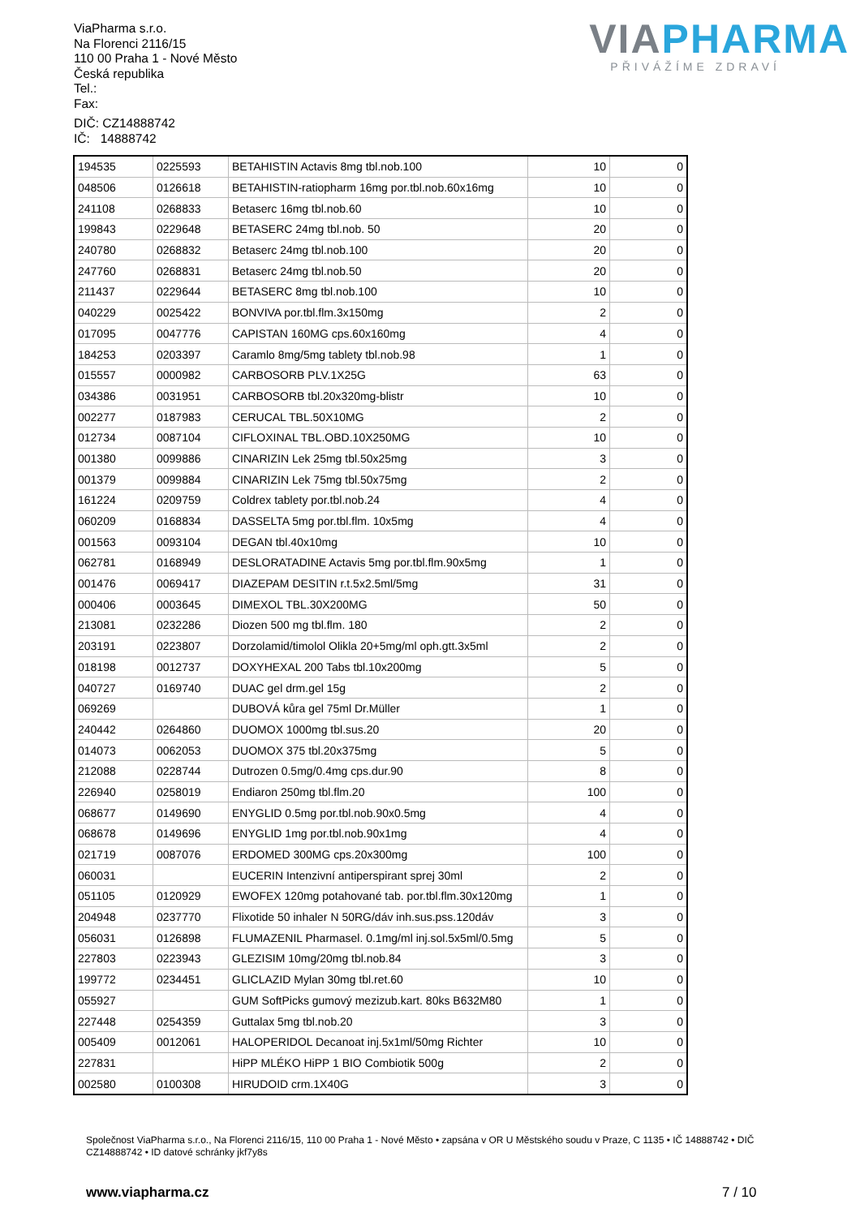ViaPharma s.r.o.
Na Florenci 2116/15
110 00 Praha 1 - Nové Město
Česká republika
Tel.:
Fax:
DIČ: CZ14888742
IČ: 14888742
VIA PHARMA
PŘIVÁŽÍME ZDRAVÍ
| 194535 | 0225593 | BETAHISTIN Actavis 8mg tbl.nob.100 | 10 | 0 |
| 048506 | 0126618 | BETAHISTIN-ratiopharm 16mg por.tbl.nob.60x16mg | 10 | 0 |
| 241108 | 0268833 | Betaserc 16mg tbl.nob.60 | 10 | 0 |
| 199843 | 0229648 | BETASERC 24mg tbl.nob. 50 | 20 | 0 |
| 240780 | 0268832 | Betaserc 24mg tbl.nob.100 | 20 | 0 |
| 247760 | 0268831 | Betaserc 24mg tbl.nob.50 | 20 | 0 |
| 211437 | 0229644 | BETASERC 8mg tbl.nob.100 | 10 | 0 |
| 040229 | 0025422 | BONVIVA por.tbl.flm.3x150mg | 2 | 0 |
| 017095 | 0047776 | CAPISTAN 160MG cps.60x160mg | 4 | 0 |
| 184253 | 0203397 | Caramlo 8mg/5mg tablety tbl.nob.98 | 1 | 0 |
| 015557 | 0000982 | CARBOSORB PLV.1X25G | 63 | 0 |
| 034386 | 0031951 | CARBOSORB tbl.20x320mg-blistr | 10 | 0 |
| 002277 | 0187983 | CERUCAL TBL.50X10MG | 2 | 0 |
| 012734 | 0087104 | CIFLOXINAL TBL.OBD.10X250MG | 10 | 0 |
| 001380 | 0099886 | CINARIZIN Lek 25mg tbl.50x25mg | 3 | 0 |
| 001379 | 0099884 | CINARIZIN Lek 75mg tbl.50x75mg | 2 | 0 |
| 161224 | 0209759 | Coldrex tablety por.tbl.nob.24 | 4 | 0 |
| 060209 | 0168834 | DASSELTA 5mg por.tbl.flm. 10x5mg | 4 | 0 |
| 001563 | 0093104 | DEGAN tbl.40x10mg | 10 | 0 |
| 062781 | 0168949 | DESLORATADINE Actavis 5mg por.tbl.flm.90x5mg | 1 | 0 |
| 001476 | 0069417 | DIAZEPAM DESITIN r.t.5x2.5ml/5mg | 31 | 0 |
| 000406 | 0003645 | DIMEXOL TBL.30X200MG | 50 | 0 |
| 213081 | 0232286 | Diozen 500 mg tbl.flm. 180 | 2 | 0 |
| 203191 | 0223807 | Dorzolamid/timolol Olikla 20+5mg/ml oph.gtt.3x5ml | 2 | 0 |
| 018198 | 0012737 | DOXYHEXAL 200 Tabs tbl.10x200mg | 5 | 0 |
| 040727 | 0169740 | DUAC gel drm.gel 15g | 2 | 0 |
| 069269 | | DUBOVÁ kůra gel 75ml Dr.Müller | 1 | 0 |
| 240442 | 0264860 | DUOMOX 1000mg tbl.sus.20 | 20 | 0 |
| 014073 | 0062053 | DUOMOX 375 tbl.20x375mg | 5 | 0 |
| 212088 | 0228744 | Dutrozen 0.5mg/0.4mg cps.dur.90 | 8 | 0 |
| 226940 | 0258019 | Endiaron 250mg tbl.flm.20 | 100 | 0 |
| 068677 | 0149690 | ENYGLID 0.5mg por.tbl.nob.90x0.5mg | 4 | 0 |
| 068678 | 0149696 | ENYGLID 1mg por.tbl.nob.90x1mg | 4 | 0 |
| 021719 | 0087076 | ERDOMED 300MG cps.20x300mg | 100 | 0 |
| 060031 | | EUCERIN Intenzivní antiperspirant sprej 30ml | 2 | 0 |
| 051105 | 0120929 | EWOFEX 120mg potahované tab. por.tbl.flm.30x120mg | 1 | 0 |
| 204948 | 0237770 | Flixotide 50 inhaler N 50RG/dáv inh.sus.pss.120dáv | 3 | 0 |
| 056031 | 0126898 | FLUMAZENIL Pharmasel. 0.1mg/ml inj.sol.5x5ml/0.5mg | 5 | 0 |
| 227803 | 0223943 | GLEZISIM 10mg/20mg tbl.nob.84 | 3 | 0 |
| 199772 | 0234451 | GLICLAZID Mylan 30mg tbl.ret.60 | 10 | 0 |
| 055927 | | GUM SoftPicks gumový mezizub.kart. 80ks B632M80 | 1 | 0 |
| 227448 | 0254359 | Guttalax 5mg tbl.nob.20 | 3 | 0 |
| 005409 | 0012061 | HALOPERIDOL Decanoat inj.5x1ml/50mg Richter | 10 | 0 |
| 227831 | | HiPP MLÉKO HiPP 1 BIO Combiotik 500g | 2 | 0 |
| 002580 | 0100308 | HIRUDOID crm.1X40G | 3 | 0 |
Společnost ViaPharma s.r.o., Na Florenci 2116/15, 110 00 Praha 1 - Nové Město • zapsána v OR U Městského soudu v Praze, C 1135 • IČ 14888742 • DIČ CZ14888742 • ID datové schránky jkf7y8s
www.viapharma.cz 7 / 10